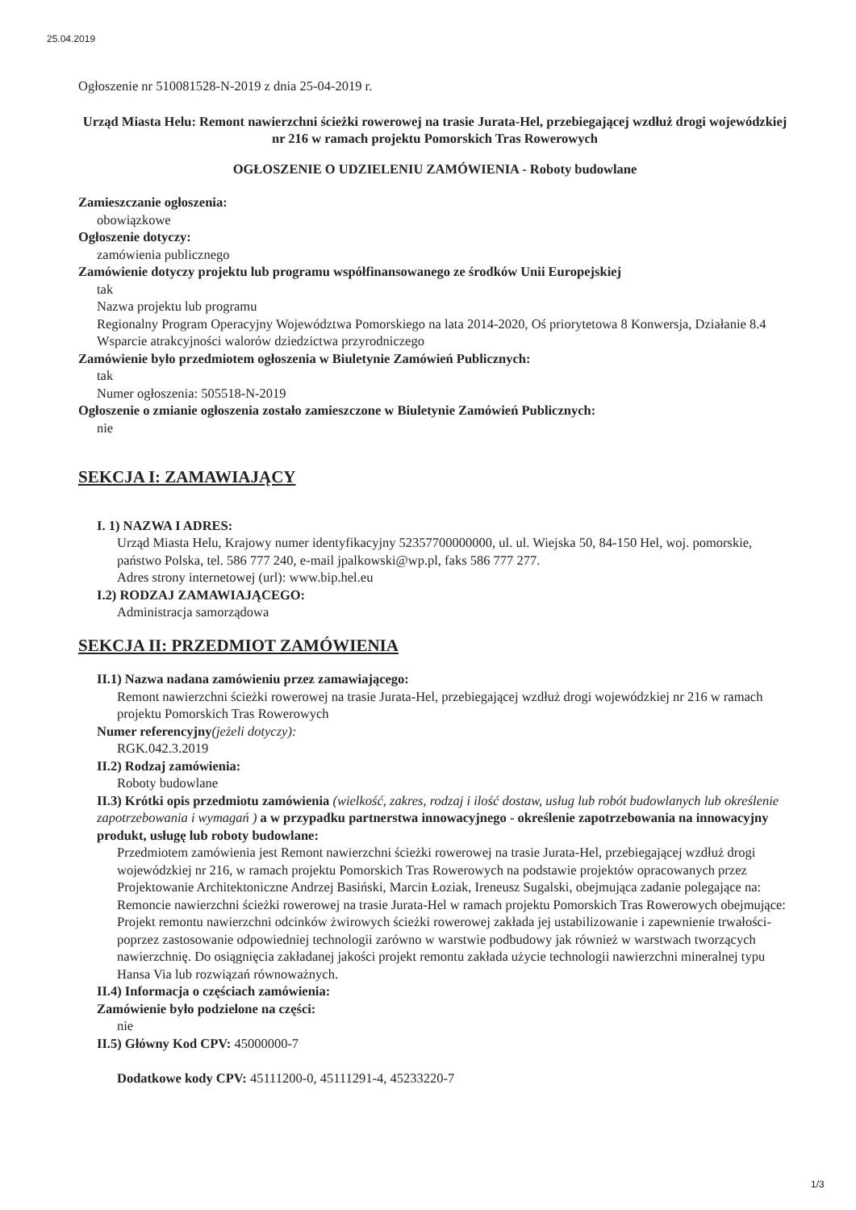25.04.2019
Ogłoszenie nr 510081528-N-2019 z dnia 25-04-2019 r.
Urząd Miasta Helu: Remont nawierzchni ścieżki rowerowej na trasie Jurata-Hel, przebiegającej wzdłuż drogi wojewódzkiej nr 216 w ramach projektu Pomorskich Tras Rowerowych
OGŁOSZENIE O UDZIELENIU ZAMÓWIENIA - Roboty budowlane
Zamieszczanie ogłoszenia:
obowiązkowe
Ogłoszenie dotyczy:
zamówienia publicznego
Zamówienie dotyczy projektu lub programu współfinansowanego ze środków Unii Europejskiej
tak
Nazwa projektu lub programu
Regionalny Program Operacyjny Województwa Pomorskiego na lata 2014-2020, Oś priorytetowa 8 Konwersja, Działanie 8.4 Wsparcie atrakcyjności walorów dziedzictwa przyrodniczego
Zamówienie było przedmiotem ogłoszenia w Biuletynie Zamówień Publicznych:
tak
Numer ogłoszenia: 505518-N-2019
Ogłoszenie o zmianie ogłoszenia zostało zamieszczone w Biuletynie Zamówień Publicznych:
nie
SEKCJA I: ZAMAWIAJĄCY
I. 1) NAZWA I ADRES:
Urząd Miasta Helu, Krajowy numer identyfikacyjny 52357700000000, ul. ul. Wiejska 50, 84-150 Hel, woj. pomorskie, państwo Polska, tel. 586 777 240, e-mail jpalkowski@wp.pl, faks 586 777 277.
Adres strony internetowej (url): www.bip.hel.eu
I.2) RODZAJ ZAMAWIAJĄCEGO:
Administracja samorządowa
SEKCJA II: PRZEDMIOT ZAMÓWIENIA
II.1) Nazwa nadana zamówieniu przez zamawiającego:
Remont nawierzchni ścieżki rowerowej na trasie Jurata-Hel, przebiegającej wzdłuż drogi wojewódzkiej nr 216 w ramach projektu Pomorskich Tras Rowerowych
Numer referencyjny(jeżeli dotyczy):
RGK.042.3.2019
II.2) Rodzaj zamówienia:
Roboty budowlane
II.3) Krótki opis przedmiotu zamówienia (wielkość, zakres, rodzaj i ilość dostaw, usług lub robót budowlanych lub określenie zapotrzebowania i wymagań ) a w przypadku partnerstwa innowacyjnego - określenie zapotrzebowania na innowacyjny produkt, usługę lub roboty budowlane:
Przedmiotem zamówienia jest Remont nawierzchni ścieżki rowerowej na trasie Jurata-Hel, przebiegającej wzdłuż drogi wojewódzkiej nr 216, w ramach projektu Pomorskich Tras Rowerowych na podstawie projektów opracowanych przez Projektowanie Architektoniczne Andrzej Basiński, Marcin Łoziak, Ireneusz Sugalski, obejmująca zadanie polegające na: Remoncie nawierzchni ścieżki rowerowej na trasie Jurata-Hel w ramach projektu Pomorskich Tras Rowerowych obejmujące: Projekt remontu nawierzchni odcinków żwirowych ścieżki rowerowej zakłada jej ustabilizowanie i zapewnienie trwałości- poprzez zastosowanie odpowiedniej technologii zarówno w warstwie podbudowy jak również w warstwach tworzących nawierzchnię. Do osiągnięcia zakładanej jakości projekt remontu zakłada użycie technologii nawierzchni mineralnej typu Hansa Via lub rozwiązań równoważnych.
II.4) Informacja o częściach zamówienia:
Zamówienie było podzielone na części:
nie
II.5) Główny Kod CPV: 45000000-7
Dodatkowe kody CPV: 45111200-0, 45111291-4, 45233220-7
1/3